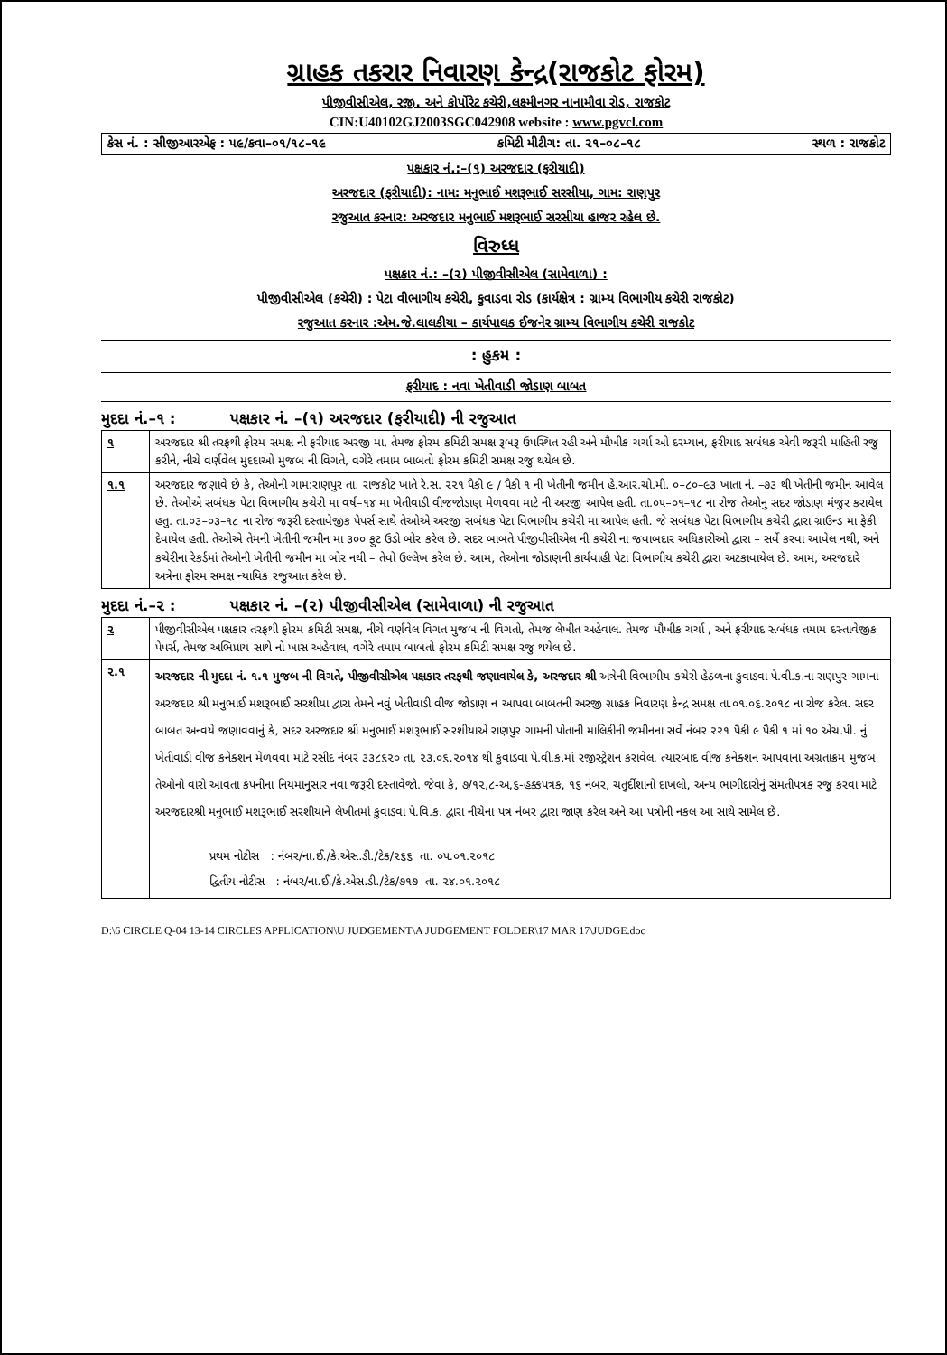ગ્રાહક તકરાર નિવારણ કેન્દ્ર(રાજકોટ ફોરમ)
પીજીવીસીએલ, રજી. અને કોર્પોરેટ કચેરી,લક્ષ્મીનગર નાનામૌવા રોડ, રાજકોટ
CIN:U40102GJ2003SGC042908 website : www.pgvcl.com
કેસ નં. : સીજીઆરએફ : ૫૯/કવા–૦૧/૧૮–૧૯ કમિટી મીટીગ: તા. ૨૧–૦૮–૧૮ સ્થળ : રાજકોટ
પક્ષકાર નં.:–(૧) અરજદાર (ફરીયાદી)
અરજદાર (ફરીયાદી): નામ: મનુભાઈ મશરૂભાઈ સરસીયા, ગામ: રાણપુર
રજુઆત કરનાર: અરજદાર મનુભાઈ મશરૂભાઈ સરસીયા હાજર રહેલ છે.
વિરુધ્ધ
પક્ષકાર નં.: –(૨) પીજીવીસીએલ (સામેવાળા) :
પીજીવીસીએલ (કચેરી) : પેટા વીભાગીય કચેરી, કુવાડવા રોડ (કાર્યક્ષેત્ર : ગ્રામ્ય વિભાગીય કચેરી રાજકોટ)
રજુઆત કરનાર :એમ.જે.લાલકીયા – કાર્યપાલક ઈજનેર ગ્રામ્ય વિભાગીય કચેરી રાજકોટ
: હુકમ :
ફરીયાદ : નવા ખેતીવાડી જોડાણ બાબત
મુદદા નં.–૧ : પક્ષકાર નં. –(૧) અરજદાર (ફરીયાદી) ની રજુઆત
| ૧ | અરજદાર શ્રી તરફથી ફોરમ સમક્ષ ની ફરીયાદ અરજી મા, તેમજ ફોરમ કમિટી સમક્ષ રૂબરૂ ઉપસ્થિત રહી અને મૌખીક ચર્ચા ઓ દરમ્યાન, ફરીયાદ સબંધક એવી જરૂરી માહિતી રજુ કરીને, નીચે વર્ણવેલ મુદદાઓ મુજબ ની વિગતે, વગેરે તમામ બાબતો ફોરમ કમિટી સમક્ષ રજુ થયેલ છે. |
| ૧.૧ | અરજદાર જણાવે છે કે, તેઓની ગામ:રાણપુર તા. રાજકોટ ખાતે રે.સ. ૨૨૧ પૈકી ૯ / પૈકી ૧ ની ખેતીની જમીન હે.આર.ચો.મી. ૦–૮૦–૯૩ ખાતા નં. –૭૩ થી ખેતીની જમીન આવેલ છે. તેઓએ સબંધક પેટા વિભાગીય કચેરી મા વર્ષ–૧૪ મા ખેતીવાડી વીજજોડાણ મેળવવા માટે ની અરજી આપેલ હતી. તા.૦૫–૦૧–૧૮ ના રોજ તેઓનુ સદર જોડાણ મંજુર કરાયેલ હતુ. તા.૦૩–૦૩–૧૮ ના રોજ જરૂરી દસ્તાવેજીક પેપર્સ સાથે તેઓએ અરજી સબંધક પેટા વિભાગીય કચેરી મા આપેલ હતી. જે સબંધક પેટા વિભાગીય કચેરી દ્વારા ગ્રાઉન્ડ મા ફેકી દેવાયેલ હતી. તેઓએ તેમની ખેતીની જમીન મા ૩૦૦ ફુટ ઉડો બોર કરેલ છે. સદર બાબતે પીજીવીસીએલ ની કચેરી ના જવાબદાર અધિકારીઓ દ્વારા – સર્વે કરવા આવેલ નથી, અને કચેરીના રેકર્ડમાં તેઓની ખેતીની જમીન મા બોર નથી – તેવો ઉલ્લેખ કરેલ છે. આમ, તેઓના જોડાણની કાર્યવાહી પેટા વિભાગીય કચેરી દ્વારા અટકાવાયેલ છે. આમ, અરજદારે અત્રેના ફોરમ સમક્ષ ન્યાયિક રજુઆત કરેલ છે. |
મુદદા નં.–૨ : પક્ષકાર નં. –(૨) પીજીવીસીએલ (સામેવાળા) ની રજુઆત
| ૨ | પીજીવીસીએલ પક્ષકાર તરફથી ફોરમ કમિટી સમક્ષ, નીચે વર્ણવેલ વિગત મુજબ ની વિગતો, તેમજ લેખીત અહેવાલ. તેમજ મૌખીક ચર્ચા , અને ફરીયાદ સબંધક તમામ દસ્તાવેજીક પેપર્સ, તેમજ અભિપ્રાય સાથે નો ખાસ અહેવાલ, વગેરે તમામ બાબતો ફોરમ કમિટી સમક્ષ રજુ થયેલ છે. |
| ૨.૧ | અરજદાર ની મુદદા નં. ૧.૧ મુજબ ની વિગતે, પીજીવીસીએલ પક્ષકાર તરફથી જણાવાયેલ કે, અરજદાર શ્રી અત્રેની વિભાગીય કચેરી હેઠળના કુવાડવા પે.વી.ક.ના રાણપુર ગામના અરજદાર શ્રી મનુભાઈ મશરૂભાઈ સરશીયા દ્વારા તેમને નવું ખેતીવાડી વીજ જોડાણ ન આપવા બાબતની અરજી ગ્રાહક નિવારણ કેન્દ્ર સમક્ષ તા.૦૧.૦૬.૨૦૧૮ ના રોજ કરેલ. સદર બાબત અન્વયે જણાવવાનું કે, સદર અરજદાર શ્રી મનુભાઈ મશરૂભાઈ સરશીયાએ રાણપુર ગામની પોતાની માલિકીની જમીનના સર્વે નંબર ૨૨૧ પૈકી ૯ પૈકી ૧ માં ૧૦ એચ.પી. નું ખેતીવાડી વીજ કનેક્શન મેળવવા માટે રસીદ નંબર ૩૩૮૬૨૦ તા, ૨૩.૦૬.૨૦૧૪ થી કુવાડવા પે.વી.ક.માં રજીસ્ટ્રેશન કરાવેલ. ત્યારબાદ વીજ કનેક્શન આપવાના અગ્રતાક્રમ મુજબ તેઓનો વારો આવતા કંપનીના નિયમાનુસાર નવા જરૂરી દસ્તાવેજો. જેવા કે, ૭/૧૨,૮-અ,૬-હક્કપત્રક, ૧૬ નંબર, ચતુર્દીશાનો દાખલો, અન્ય ભાગીદારોનું સંમતીપત્રક રજુ કરવા માટે અરજદારશ્રી મનુભાઈ મશરૂભાઈ સરશીયાને લેખીતમાં કુવાડવા પે.વિ.ક. દ્વારા નીચેના પત્ર નંબર દ્વારા જાણ કરેલ અને આ પત્રોની નકલ આ સાથે સામેલ છે. પ્રથમ નોટીસ : નંબર/ના.ઈ./કે.એસ.ડી./ટેક/૨૬૬ તા. ૦૫.૦૧.૨૦૧૮ દ્વિતીય નોટીસ : નંબર/ના.ઈ./કે.એસ.ડી./ટેક/૭૧૭ તા. ૨૪.૦૧.૨૦૧૮ |
D:\6 CIRCLE Q-04 13-14 CIRCLES APPLICATION\U JUDGEMENT\A JUDGEMENT FOLDER\17 MAR 17\JUDGE.doc